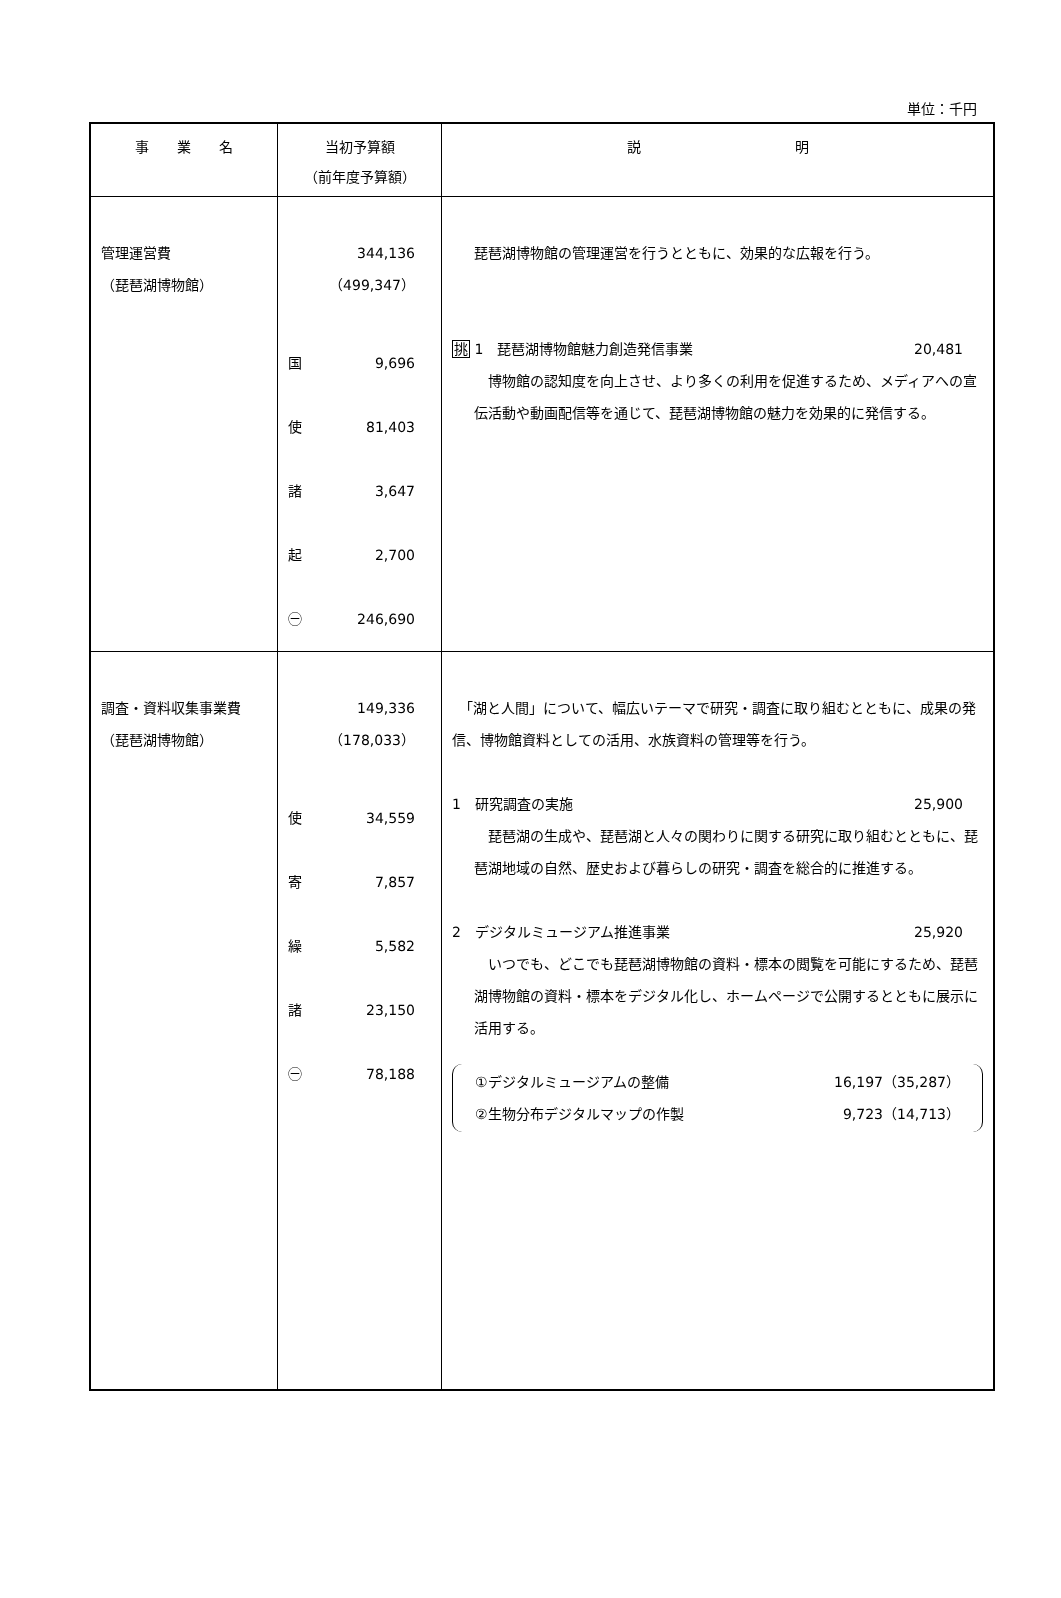単位：千円
| 事 業 名 | 当初予算額 （前年度予算額） | 説 明 |
| --- | --- | --- |
| 管理運営費 （琵琶湖博物館） | 344,136 （499,347） 国 9,696 使 81,403 諸 3,647 起 2,700 ㊀ 246,690 | 琵琶湖博物館の管理運営を行うとともに、効果的な広報を行う。 挑 1 琵琶湖博物館魅力創造発信事業 20,481 博物館の認知度を向上させ、より多くの利用を促進するため、メディアへの宣伝活動や動画配信等を通じて、琵琶湖博物館の魅力を効果的に発信する。 |
| 調査・資料収集事業費 （琵琶湖博物館） | 149,336 （178,033） 使 34,559 寄 7,857 繰 5,582 諸 23,150 ㊀ 78,188 | 「湖と人間」について、幅広いテーマで研究・調査に取り組むとともに、成果の発信、博物館資料としての活用、水族資料の管理等を行う。 1 研究調査の実施 25,900 琵琶湖の生成や、琵琶湖と人々の関わりに関する研究に取り組むとともに、琵琶湖地域の自然、歴史および暮らしの研究・調査を総合的に推進する。 2 デジタルミュージアム推進事業 25,920 いつでも、どこでも琵琶湖博物館の資料・標本の閲覧を可能にするため、琵琶湖博物館の資料・標本をデジタル化し、ホームページで公開するとともに展示に活用する。 ①デジタルミュージアムの整備 16,197（35,287） ②生物分布デジタルマップの作製 9,723（14,713） |